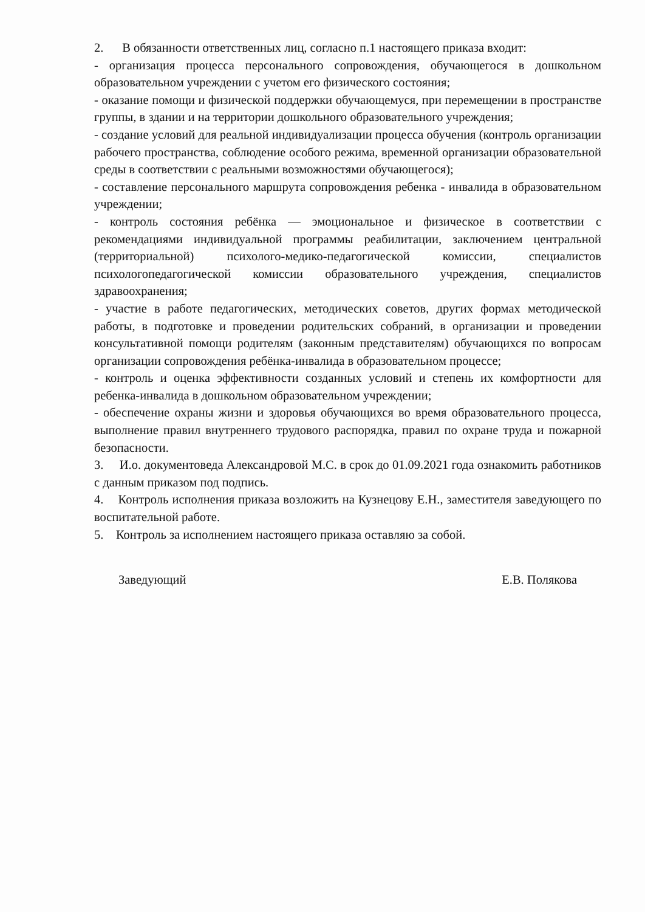2. В обязанности ответственных лиц, согласно п.1 настоящего приказа входит:
- организация процесса персонального сопровождения, обучающегося в дошкольном образовательном учреждении с учетом его физического состояния;
- оказание помощи и физической поддержки обучающемуся, при перемещении в пространстве группы, в здании и на территории дошкольного образовательного учреждения;
- создание условий для реальной индивидуализации процесса обучения (контроль организации рабочего пространства, соблюдение особого режима, временной организации образовательной среды в соответствии с реальными возможностями обучающегося);
- составление персонального маршрута сопровождения ребенка - инвалида в образовательном учреждении;
- контроль состояния ребёнка — эмоциональное и физическое в соответствии с рекомендациями индивидуальной программы реабилитации, заключением центральной (территориальной) психолого-медико-педагогической комиссии, специалистов психологопедагогической комиссии образовательного учреждения, специалистов здравоохранения;
- участие в работе педагогических, методических советов, других формах методической работы, в подготовке и проведении родительских собраний, в организации и проведении консультативной помощи родителям (законным представителям) обучающихся по вопросам организации сопровождения ребёнка-инвалида в образовательном процессе;
- контроль и оценка эффективности созданных условий и степень их комфортности для ребенка-инвалида в дошкольном образовательном учреждении;
- обеспечение охраны жизни и здоровья обучающихся во время образовательного процесса, выполнение правил внутреннего трудового распорядка, правил по охране труда и пожарной безопасности.
3. И.о. документоведа Александровой М.С. в срок до 01.09.2021 года ознакомить работников с данным приказом под подпись.
4. Контроль исполнения приказа возложить на Кузнецову Е.Н., заместителя заведующего по воспитательной работе.
5. Контроль за исполнением настоящего приказа оставляю за собой.
Заведующий Е.В. Полякова